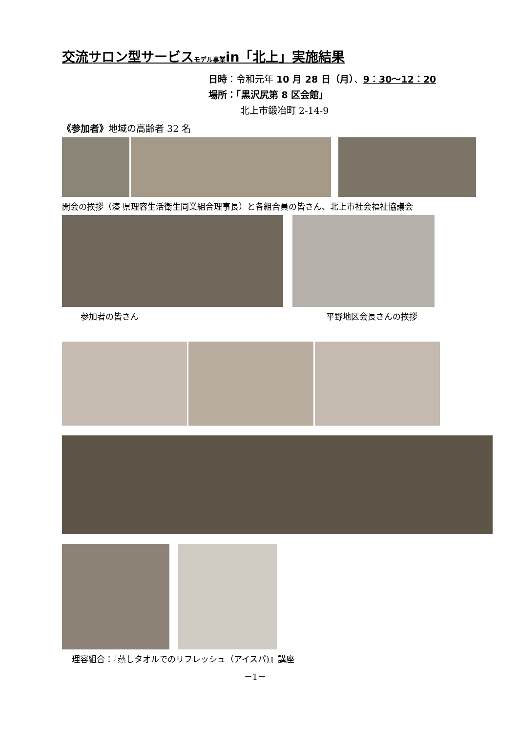交流サロン型サービスモデル事業in「北上」実施結果
日時：令和元年 10 月 28 日（月）、9：30〜12：20
場所：「黒沢尻第 8 区会館」
北上市鍛冶町 2-14-9
《参加者》地域の高齢者 32 名
開会の挨拶（湊 県理容生活衛生同業組合理事長）と各組合員の皆さん、北上市社会福祉協議会
参加者の皆さん 平野地区会長さんの挨拶
理容組合：『蒸しタオルでのリフレッシュ（アイスパ)』講座
－1－